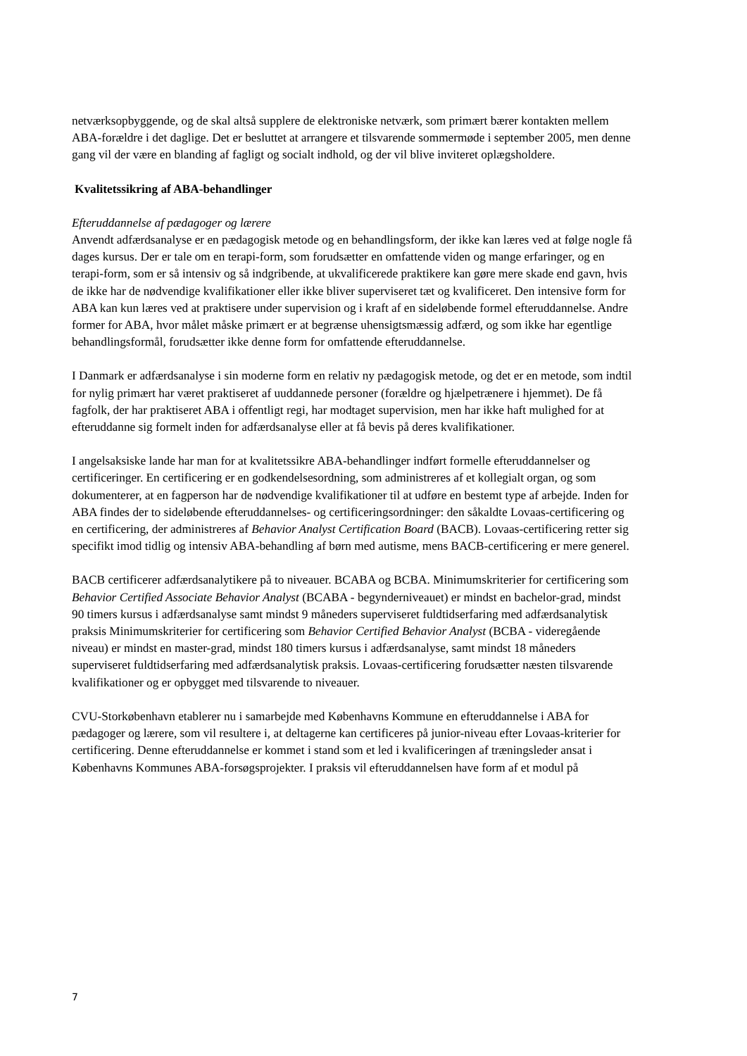netværksopbyggende, og de skal altså supplere de elektroniske netværk, som primært bærer kontakten mellem ABA-forældre i det daglige. Det er besluttet at arrangere et tilsvarende sommermøde i september 2005, men denne gang vil der være en blanding af fagligt og socialt indhold, og der vil blive inviteret oplægsholdere.
Kvalitetssikring af ABA-behandlinger
Efteruddannelse af pædagoger og lærere
Anvendt adfærdsanalyse er en pædagogisk metode og en behandlingsform, der ikke kan læres ved at følge nogle få dages kursus. Der er tale om en terapi-form, som forudsætter en omfattende viden og mange erfaringer, og en terapi-form, som er så intensiv og så indgribende, at ukvalificerede praktikere kan gøre mere skade end gavn, hvis de ikke har de nødvendige kvalifikationer eller ikke bliver superviseret tæt og kvalificeret. Den intensive form for ABA kan kun læres ved at praktisere under supervision og i kraft af en sideløbende formel efteruddannelse. Andre former for ABA, hvor målet måske primært er at begrænse uhensigtsmæssig adfærd, og som ikke har egentlige behandlingsformål, forudsætter ikke denne form for omfattende efteruddannelse.
I Danmark er adfærdsanalyse i sin moderne form en relativ ny pædagogisk metode, og det er en metode, som indtil for nylig primært har været praktiseret af uuddannede personer (forældre og hjælpetrænere i hjemmet). De få fagfolk, der har praktiseret ABA i offentligt regi, har modtaget supervision, men har ikke haft mulighed for at efteruddanne sig formelt inden for adfærdsanalyse eller at få bevis på deres kvalifikationer.
I angelsaksiske lande har man for at kvalitetssikre ABA-behandlinger indført formelle efteruddannelser og certificeringer. En certificering er en godkendelsesordning, som administreres af et kollegialt organ, og som dokumenterer, at en fagperson har de nødvendige kvalifikationer til at udføre en bestemt type af arbejde. Inden for ABA findes der to sideløbende efteruddannelses- og certificeringsordninger: den såkaldte Lovaas-certificering og en certificering, der administreres af Behavior Analyst Certification Board (BACB). Lovaas-certificering retter sig specifikt imod tidlig og intensiv ABA-behandling af børn med autisme, mens BACB-certificering er mere generel.
BACB certificerer adfærdsanalytikere på to niveauer. BCABA og BCBA. Minimumskriterier for certificering som Behavior Certified Associate Behavior Analyst (BCABA - begynderniveauet) er mindst en bachelor-grad, mindst 90 timers kursus i adfærdsanalyse samt mindst 9 måneders superviseret fuldtidserfaring med adfærdsanalytisk praksis Minimumskriterier for certificering som Behavior Certified Behavior Analyst (BCBA - videregående niveau) er mindst en master-grad, mindst 180 timers kursus i adfærdsanalyse, samt mindst 18 måneders superviseret fuldtidserfaring med adfærdsanalytisk praksis. Lovaas-certificering forudsætter næsten tilsvarende kvalifikationer og er opbygget med tilsvarende to niveauer.
CVU-Storkøbenhavn etablerer nu i samarbejde med Københavns Kommune en efteruddannelse i ABA for pædagoger og lærere, som vil resultere i, at deltagerne kan certificeres på junior-niveau efter Lovaas-kriterier for certificering. Denne efteruddannelse er kommet i stand som et led i kvalificeringen af træningsleder ansat i Københavns Kommunes ABA-forsøgsprojekter. I praksis vil efteruddannelsen have form af et modul på
7